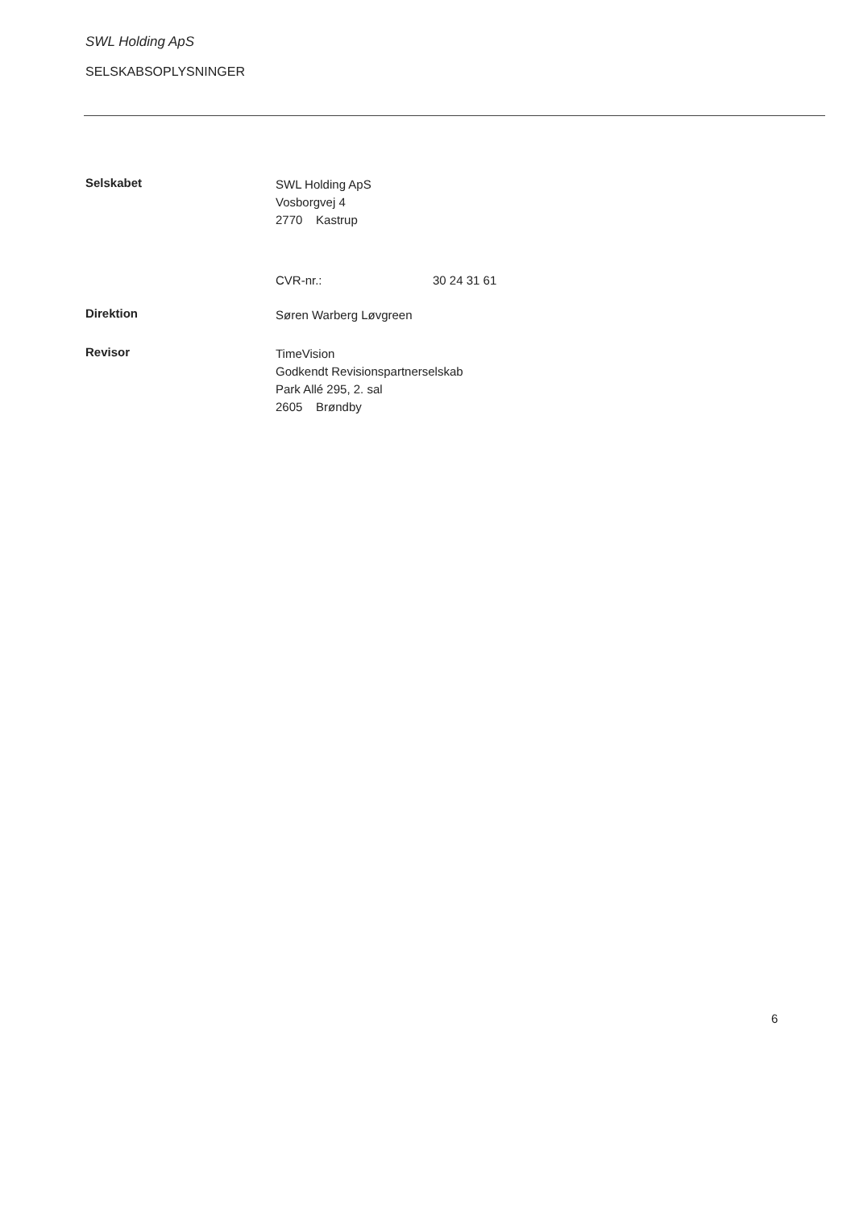SWL Holding ApS
SELSKABSOPLYSNINGER
Selskabet
SWL Holding ApS
Vosborgvej 4
2770 Kastrup
CVR-nr.: 30 24 31 61
Direktion
Søren Warberg Løvgreen
Revisor
TimeVision
Godkendt Revisionspartnerselskab
Park Allé 295, 2. sal
2605 Brøndby
6